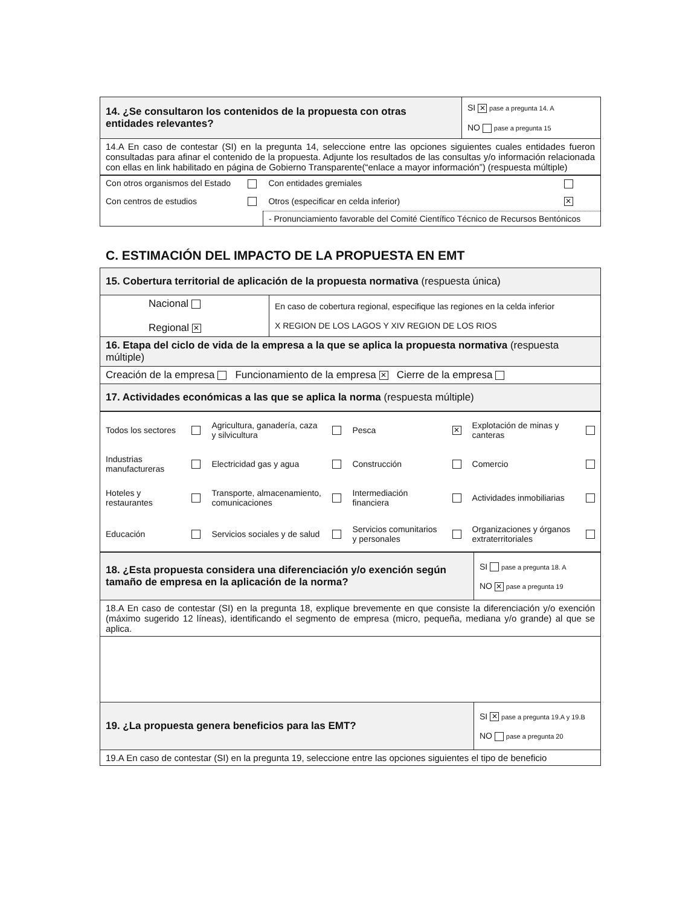| 14. ¿Se consultaron los contenidos de la propuesta con otras entidades relevantes? | SI ✕ pase a pregunta 14. A NO pase a pregunta 15 |
| 14.A En caso de contestar (SI) en la pregunta 14, seleccione entre las opciones siguientes cuales entidades fueron consultadas para afinar el contenido de la propuesta. Adjunte los resultados de las consultas y/o información relacionada con ellas en link habilitado en página de Gobierno Transparente(“enlace a mayor información”) (respuesta múltiple) | |
| Con otros organismos del Estado | | Con entidades gremiales | |
| Con centros de estudios | | Otros (especificar en celda inferior) | ✕ |
| | | - Pronunciamiento favorable del Comité Científico Técnico de Recursos Bentónicos | |
C. ESTIMACIÓN DEL IMPACTO DE LA PROPUESTA EN EMT
| 15. Cobertura territorial de aplicación de la propuesta normativa (respuesta única) | |
| Nacional Regional ✕ | En caso de cobertura regional, especifique las regiones en la celda inferior X REGION DE LOS LAGOS Y XIV REGION DE LOS RIOS |
| 16. Etapa del ciclo de vida de la empresa a la que se aplica la propuesta normativa (respuesta múltiple) | |
| Creación de la empresa Funcionamiento de la empresa ✕ Cierre de la empresa | |
| 17. Actividades económicas a las que se aplica la norma (respuesta múltiple) | |
| Todos los sectores | | Agricultura, ganadería, caza y silvicultura | | Pesca | ✕ | Explotación de minas y canteras | |
| Industrias manufactureras | | Electricidad gas y agua | | Construcción | | Comercio | |
| Hoteles y restaurantes | | Transporte, almacenamiento, comunicaciones | | Intermediación financiera | | Actividades inmobiliarias | |
| Educación | | Servicios sociales y de salud | | Servicios comunitarios y personales | | Organizaciones y órganos extraterritoriales | |
| 18. ¿Esta propuesta considera una diferenciación y/o exención según tamaño de empresa en la aplicación de la norma? | SI pase a pregunta 18. A NO ✕ pase a pregunta 19 |
| 18.A En caso de contestar (SI) en la pregunta 18, explique brevemente en que consiste la diferenciación y/o exención (máximo sugerido 12 líneas), identificando el segmento de empresa (micro, pequeña, mediana y/o grande) al que se aplica. | |
| 19. ¿La propuesta genera beneficios para las EMT? | SI ✕ pase a pregunta 19.A y 19.B NO pase a pregunta 20 |
| 19.A En caso de contestar (SI) en la pregunta 19, seleccione entre las opciones siguientes el tipo de beneficio | |